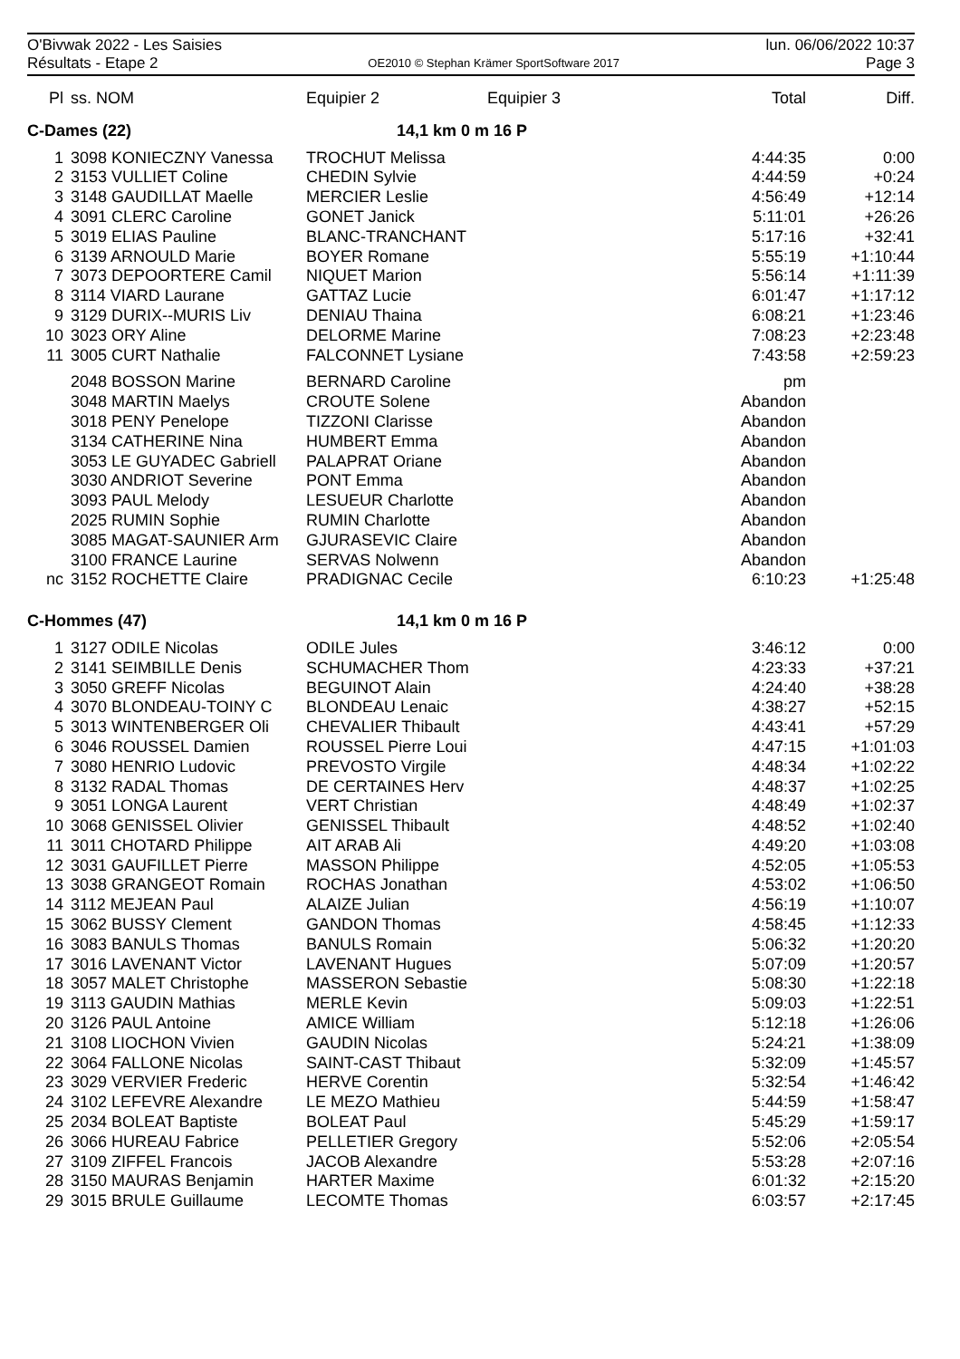O'Bivwak 2022 - Les Saisies
Résultats - Etape 2
OE2010 © Stephan Krämer SportSoftware 2017
lun. 06/06/2022 10:37
Page 3
| Pl | ss. NOM | Equipier 2 | Equipier 3 | Total | Diff. |
| --- | --- | --- | --- | --- | --- |
| C-Dames (22) | | 14,1 km 0 m 16 P | | | |
| 1 | 3098 KONIECZNY Vanessa | TROCHUT Melissa | | 4:44:35 | 0:00 |
| 2 | 3153 VULLIET Coline | CHEDIN Sylvie | | 4:44:59 | +0:24 |
| 3 | 3148 GAUDILLAT Maelle | MERCIER Leslie | | 4:56:49 | +12:14 |
| 4 | 3091 CLERC Caroline | GONET Janick | | 5:11:01 | +26:26 |
| 5 | 3019 ELIAS Pauline | BLANC-TRANCHANT | | 5:17:16 | +32:41 |
| 6 | 3139 ARNOULD Marie | BOYER Romane | | 5:55:19 | +1:10:44 |
| 7 | 3073 DEPOORTERE Camil | NIQUET Marion | | 5:56:14 | +1:11:39 |
| 8 | 3114 VIARD Laurane | GATTAZ Lucie | | 6:01:47 | +1:17:12 |
| 9 | 3129 DURIX--MURIS Liv | DENIAU Thaina | | 6:08:21 | +1:23:46 |
| 10 | 3023 ORY Aline | DELORME Marine | | 7:08:23 | +2:23:48 |
| 11 | 3005 CURT Nathalie | FALCONNET Lysiane | | 7:43:58 | +2:59:23 |
| | 2048 BOSSON Marine | BERNARD Caroline | | pm | |
| | 3048 MARTIN Maelys | CROUTE Solene | | Abandon | |
| | 3018 PENY Penelope | TIZZONI Clarisse | | Abandon | |
| | 3134 CATHERINE Nina | HUMBERT Emma | | Abandon | |
| | 3053 LE GUYADEC Gabriell | PALAPRAT Oriane | | Abandon | |
| | 3030 ANDRIOT Severine | PONT Emma | | Abandon | |
| | 3093 PAUL Melody | LESUEUR Charlotte | | Abandon | |
| | 2025 RUMIN Sophie | RUMIN Charlotte | | Abandon | |
| | 3085 MAGAT-SAUNIER Arm | GJURASEVIC Claire | | Abandon | |
| | 3100 FRANCE Laurine | SERVAS Nolwenn | | Abandon | |
| nc | 3152 ROCHETTE Claire | PRADIGNAC Cecile | | 6:10:23 | +1:25:48 |
| C-Hommes (47) | | 14,1 km 0 m 16 P | | | |
| 1 | 3127 ODILE Nicolas | ODILE Jules | | 3:46:12 | 0:00 |
| 2 | 3141 SEIMBILLE Denis | SCHUMACHER Thom | | 4:23:33 | +37:21 |
| 3 | 3050 GREFF Nicolas | BEGUINOT Alain | | 4:24:40 | +38:28 |
| 4 | 3070 BLONDEAU-TOINY C | BLONDEAU Lenaic | | 4:38:27 | +52:15 |
| 5 | 3013 WINTENBERGER Oli | CHEVALIER Thibault | | 4:43:41 | +57:29 |
| 6 | 3046 ROUSSEL Damien | ROUSSEL Pierre Loui | | 4:47:15 | +1:01:03 |
| 7 | 3080 HENRIO Ludovic | PREVOSTO Virgile | | 4:48:34 | +1:02:22 |
| 8 | 3132 RADAL Thomas | DE CERTAINES Herv | | 4:48:37 | +1:02:25 |
| 9 | 3051 LONGA Laurent | VERT Christian | | 4:48:49 | +1:02:37 |
| 10 | 3068 GENISSEL Olivier | GENISSEL Thibault | | 4:48:52 | +1:02:40 |
| 11 | 3011 CHOTARD Philippe | AIT ARAB Ali | | 4:49:20 | +1:03:08 |
| 12 | 3031 GAUFILLET Pierre | MASSON Philippe | | 4:52:05 | +1:05:53 |
| 13 | 3038 GRANGEOT Romain | ROCHAS Jonathan | | 4:53:02 | +1:06:50 |
| 14 | 3112 MEJEAN Paul | ALAIZE Julian | | 4:56:19 | +1:10:07 |
| 15 | 3062 BUSSY Clement | GANDON Thomas | | 4:58:45 | +1:12:33 |
| 16 | 3083 BANULS Thomas | BANULS Romain | | 5:06:32 | +1:20:20 |
| 17 | 3016 LAVENANT Victor | LAVENANT Hugues | | 5:07:09 | +1:20:57 |
| 18 | 3057 MALET Christophe | MASSERON Sebastie | | 5:08:30 | +1:22:18 |
| 19 | 3113 GAUDIN Mathias | MERLE Kevin | | 5:09:03 | +1:22:51 |
| 20 | 3126 PAUL Antoine | AMICE William | | 5:12:18 | +1:26:06 |
| 21 | 3108 LIOCHON Vivien | GAUDIN Nicolas | | 5:24:21 | +1:38:09 |
| 22 | 3064 FALLONE Nicolas | SAINT-CAST Thibaut | | 5:32:09 | +1:45:57 |
| 23 | 3029 VERVIER Frederic | HERVE Corentin | | 5:32:54 | +1:46:42 |
| 24 | 3102 LEFEVRE Alexandre | LE MEZO Mathieu | | 5:44:59 | +1:58:47 |
| 25 | 2034 BOLEAT Baptiste | BOLEAT Paul | | 5:45:29 | +1:59:17 |
| 26 | 3066 HUREAU Fabrice | PELLETIER Gregory | | 5:52:06 | +2:05:54 |
| 27 | 3109 ZIFFEL Francois | JACOB Alexandre | | 5:53:28 | +2:07:16 |
| 28 | 3150 MAURAS Benjamin | HARTER Maxime | | 6:01:32 | +2:15:20 |
| 29 | 3015 BRULE Guillaume | LECOMTE Thomas | | 6:03:57 | +2:17:45 |